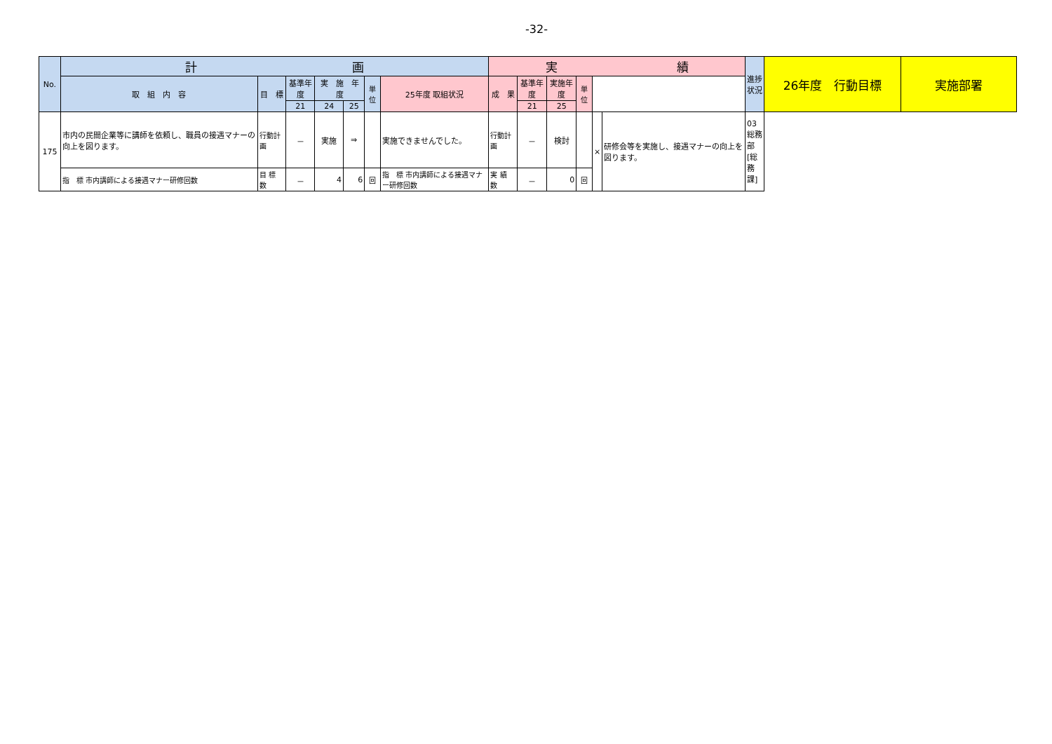-32-
| No. | 計 画 | | | | | | | 実 績 | | | | | | 進捗状況 | 26年度 行動目標 | 実施部署 |
| --- | --- | --- | --- | --- | --- | --- | --- | --- | --- | --- | --- | --- | --- | --- | --- | --- |
| | 取 組 内 容 | 目 標 | 基準年度 | 実 施 年 度 | | 単位 | 25年度 取組状況 | 成 果 | 基準年度 | 実施年度 | 単位 | | | | | |
| | | | 21 | 24 | 25 | | | | 21 | 25 | | | | | | |
| 175 | 市内の民間企業等に講師を依頼し、職員の接遇マナーの向上を図ります。 | 行動計画 | － | 実施 | ⇒ | | 実施できませんでした。 | 行動計画 | － | 検討 | | × | 研修会等を実施し、接遇マナーの向上を図ります。 | 03総務部[総務課] | | |
| | 指 標 市内講師による接遇マナー研修回数 | 目 標 数 | － | 4 | 6 | 回 | 指 標 市内講師による接遇マナー研修回数 | 実 績 数 | － | 0 | 回 | | | | | |